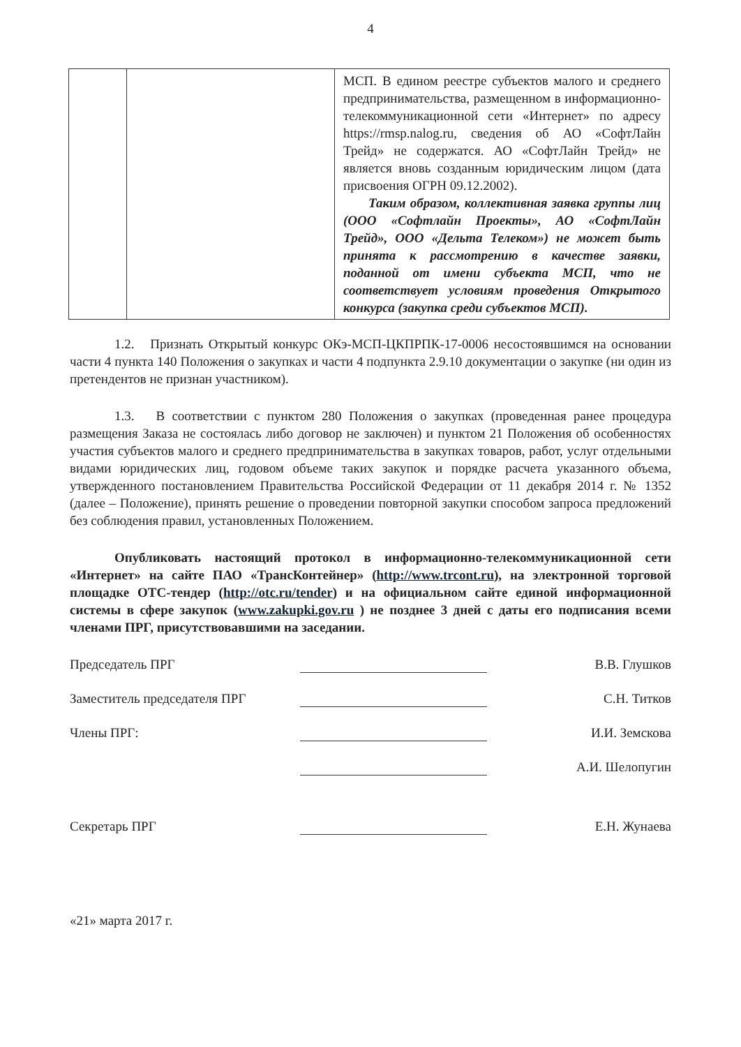4
| | | МСП. В едином реестре субъектов малого и среднего предпринимательства, размещенном в информационно-телекоммуникационной сети «Интернет» по адресу https://rmsp.nalog.ru, сведения об АО «СофтЛайн Трейд» не содержатся. АО «СофтЛайн Трейд» не является вновь созданным юридическим лицом (дата присвоения ОГРН 09.12.2002). Таким образом, коллективная заявка группы лиц (ООО «Софтлайн Проекты», АО «СофтЛайн Трейд», ООО «Дельта Телеком») не может быть принята к рассмотрению в качестве заявки, поданной от имени субъекта МСП, что не соответствует условиям проведения Открытого конкурса (закупка среди субъектов МСП). |
1.2. Признать Открытый конкурс ОКэ-МСП-ЦКПРПК-17-0006 несостоявшимся на основании части 4 пункта 140 Положения о закупках и части 4 подпункта 2.9.10 документации о закупке (ни один из претендентов не признан участником).
1.3. В соответствии с пунктом 280 Положения о закупках (проведенная ранее процедура размещения Заказа не состоялась либо договор не заключен) и пунктом 21 Положения об особенностях участия субъектов малого и среднего предпринимательства в закупках товаров, работ, услуг отдельными видами юридических лиц, годовом объеме таких закупок и порядке расчета указанного объема, утвержденного постановлением Правительства Российской Федерации от 11 декабря 2014 г. № 1352 (далее – Положение), принять решение о проведении повторной закупки способом запроса предложений без соблюдения правил, установленных Положением.
Опубликовать настоящий протокол в информационно-телекоммуникационной сети «Интернет» на сайте ПАО «ТрансКонтейнер» (http://www.trcont.ru), на электронной торговой площадке ОТС-тендер (http://otc.ru/tender) и на официальном сайте единой информационной системы в сфере закупок (www.zakupki.gov.ru ) не позднее 3 дней с даты его подписания всеми членами ПРГ, присутствовавшими на заседании.
Председатель ПРГ В.В. Глушков
Заместитель председателя ПРГ С.Н. Титков
Члены ПРГ: И.И. Земскова
А.И. Шелопугин
Секретарь ПРГ Е.Н. Жунаева
«21» марта 2017 г.